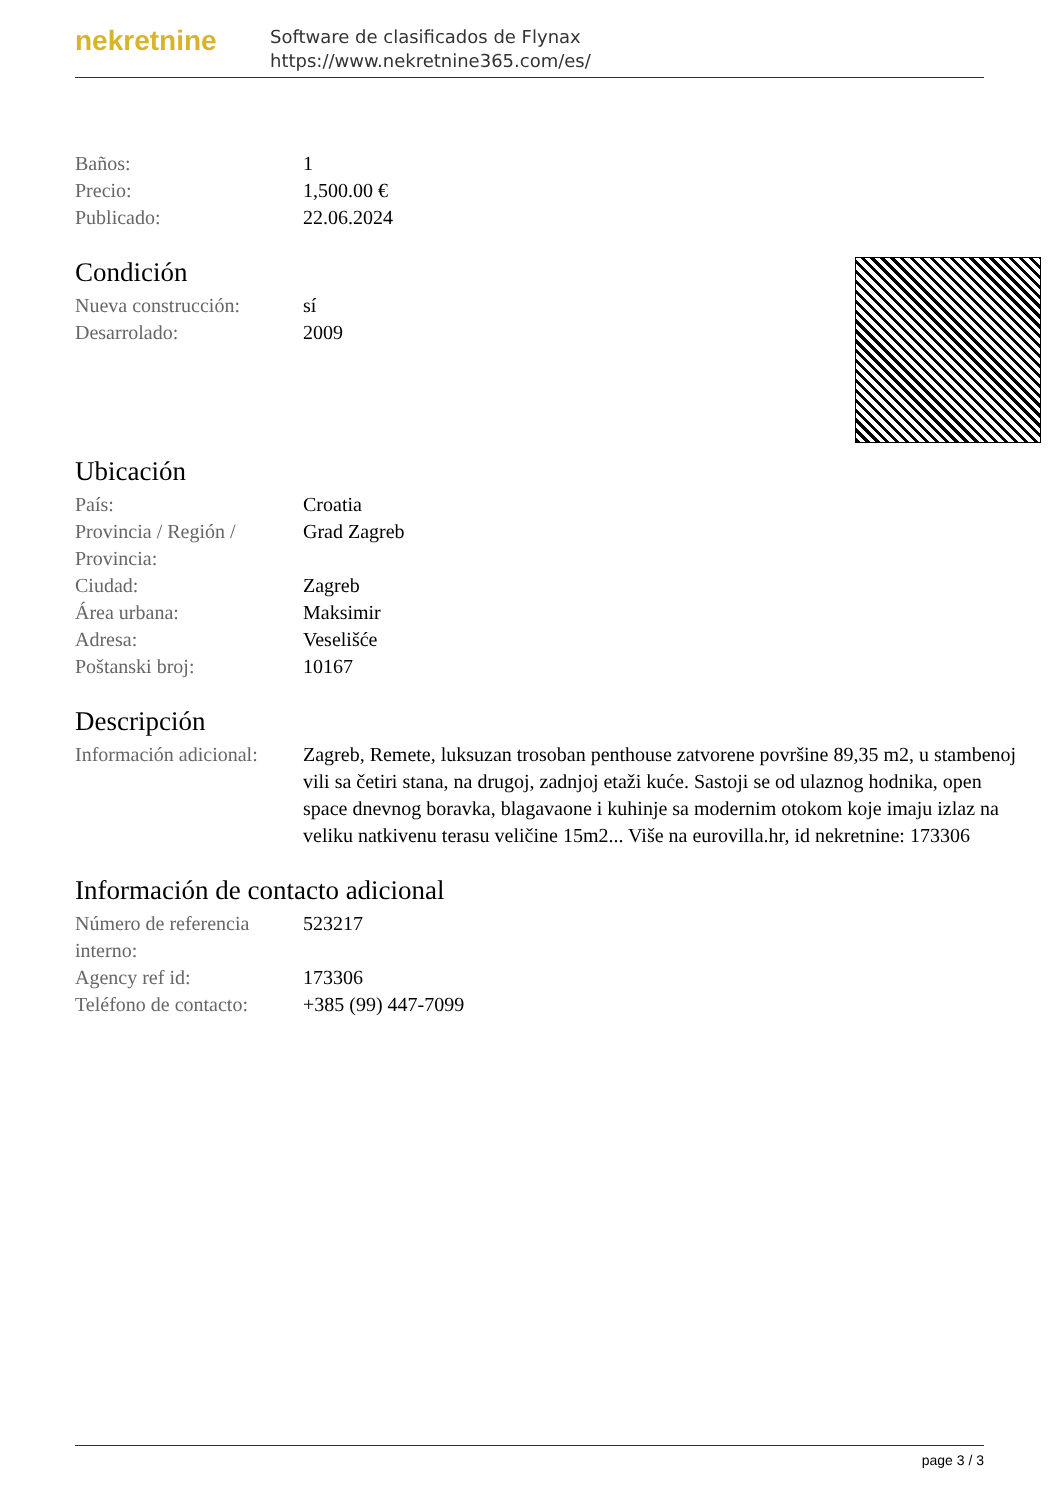nekretnine
Software de clasificados de Flynax
https://www.nekretnine365.com/es/
| Baños: | 1 |
| Precio: | 1,500.00 € |
| Publicado: | 22.06.2024 |
Condición
| Nueva construcción: | sí |
| Desarrolado: | 2009 |
Ubicación
| País: | Croatia |
| Provincia / Región / Provincia: | Grad Zagreb |
| Ciudad: | Zagreb |
| Área urbana: | Maksimir |
| Adresa: | Veselišće |
| Poštanski broj: | 10167 |
Descripción
| Información adicional: | Zagreb, Remete, luksuzan trosoban penthouse zatvorene površine 89,35 m2, u stambenoj vili sa četiri stana, na drugoj, zadnjoj etaži kuće. Sastoji se od ulaznog hodnika, open space dnevnog boravka, blagavaone i kuhinje sa modernim otokom koje imaju izlaz na veliku natkivenu terasu veličine 15m2... Više na eurovilla.hr, id nekretnine: 173306 |
Información de contacto adicional
| Número de referencia interno: | 523217 |
| Agency ref id: | 173306 |
| Teléfono de contacto: | +385 (99) 447-7099 |
page 3 / 3